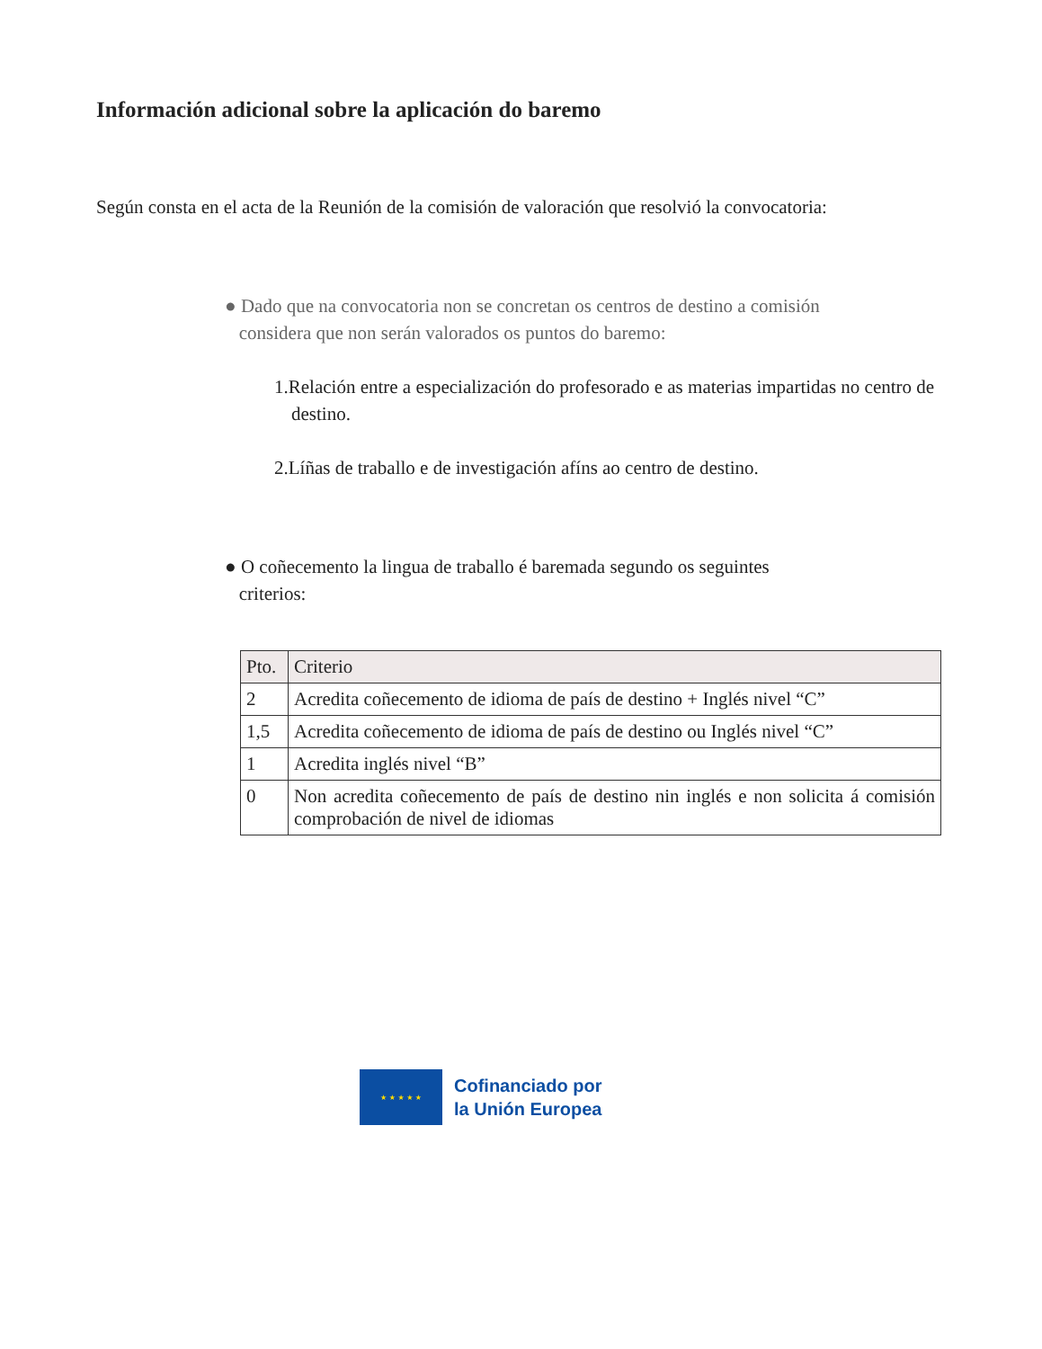Información adicional sobre la aplicación do baremo
Según consta en el acta de la Reunión de la comisión de valoración que resolvió la convocatoria:
● Dado que na convocatoria non se concretan os centros de destino a comisión
considera que non serán valorados os puntos do baremo:
1.Relación entre a especialización do profesorado e as materias impartidas no centro de destino.
2.Líñas de traballo e de investigación afíns ao centro de destino.
● O coñecemento la lingua de traballo é baremada segundo os seguintes
criterios:
| Pto. | Criterio |
| --- | --- |
| 2 | Acredita coñecemento de idioma de país de destino + Inglés nivel “C” |
| 1,5 | Acredita coñecemento de idioma de país de destino ou Inglés nivel “C” |
| 1 | Acredita inglés nivel “B” |
| 0 | Non acredita coñecemento de país de destino nin inglés e non solicita á comisión comprobación de nivel de idiomas |
★ ★ ★ ★ ★
Cofinanciado por
la Unión Europea